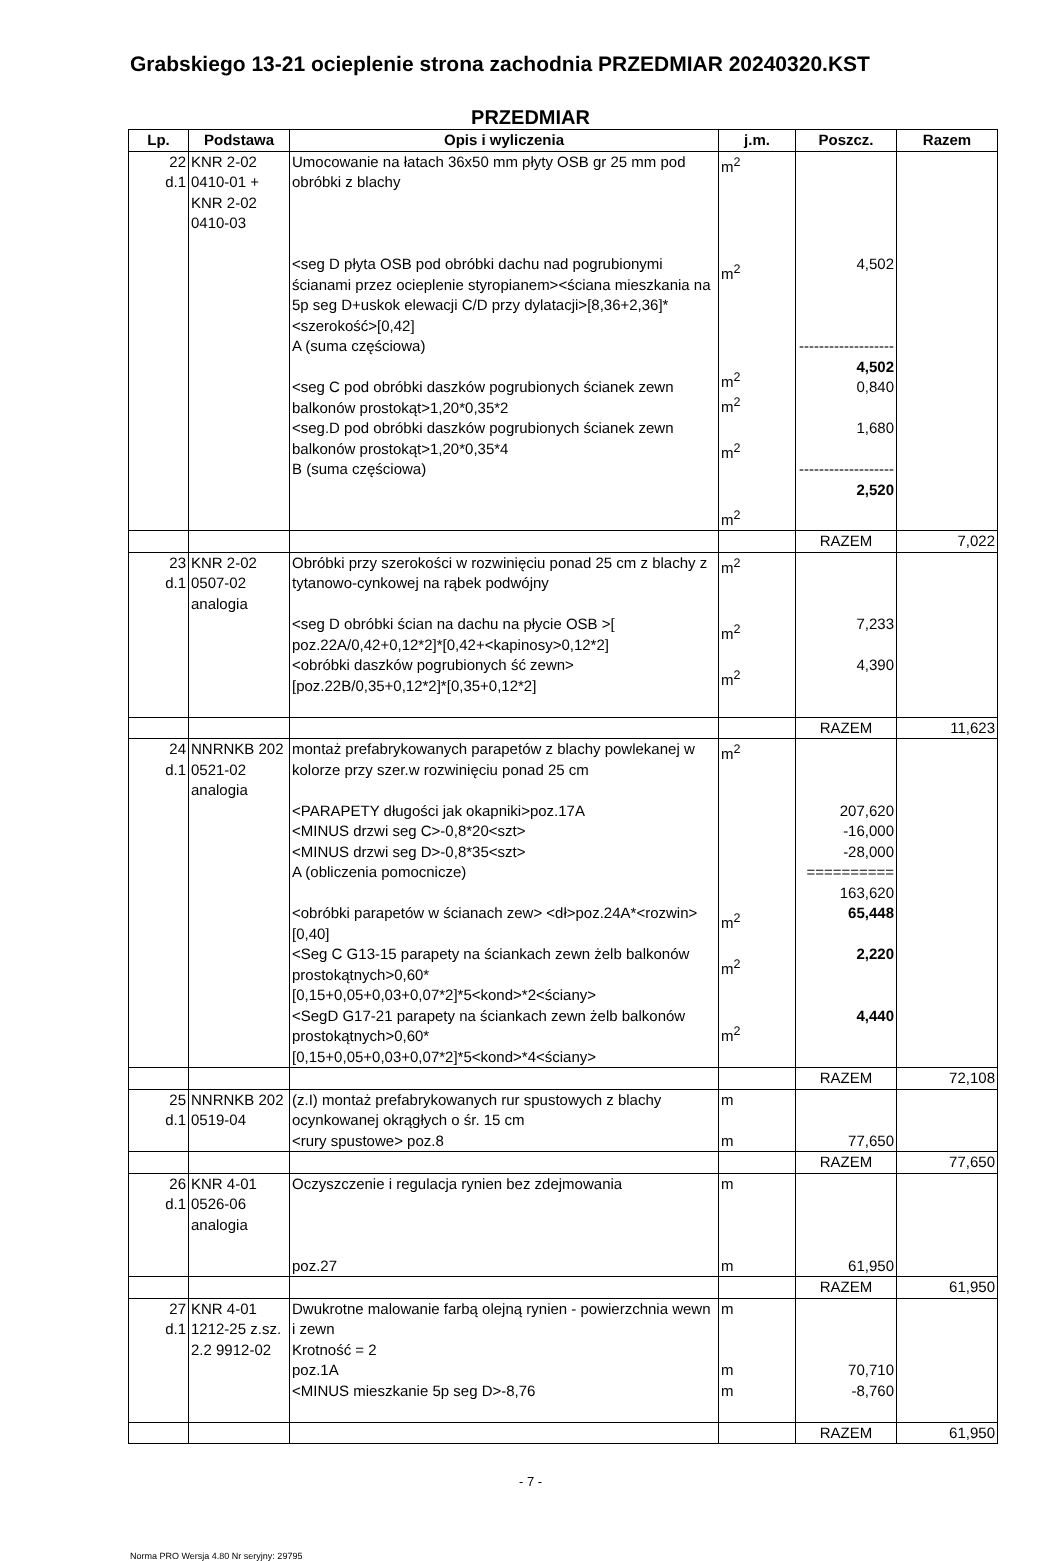Grabskiego 13-21 ocieplenie strona zachodnia PRZEDMIAR 20240320.KST
PRZEDMIAR
| Lp. | Podstawa | Opis i wyliczenia | j.m. | Poszcz. | Razem |
| --- | --- | --- | --- | --- | --- |
| 22 d.1 | KNR 2-02 0410-01 + KNR 2-02 0410-03 | Umocowanie na łatach 36x50 mm płyty OSB gr 25 mm pod obróbki z blachy <seg D płyta OSB pod obróbki dachu nad pogrubionymi ścianami przez ocieplenie styropianem><ściana mieszkania na 5p seg D+uskok elewacji C/D przy dylatacji>[8,36+2,36]*<szerokość>[0,42] A (suma częściowa) <seg C pod obróbki daszków pogrubionych ścianek zewn balkonów prostokąt>1,20*0,35*2 <seg.D pod obróbki daszków pogrubionych ścianek zewn balkonów prostokąt>1,20*0,35*4 B (suma częściowa) | m<sup>2</sup> m<sup>2</sup> m<sup>2</sup> m<sup>2</sup> m<sup>2</sup> m<sup>2</sup> | 4,502 ------------------- 4,502 0,840 1,680 ------------------- 2,520 | |
| | | | | RAZEM | 7,022 |
| 23 d.1 | KNR 2-02 0507-02 analogia | Obróbki przy szerokości w rozwinięciu ponad 25 cm z blachy z tytanowo-cynkowej na rąbek podwójny <seg D obróbki ścian na dachu na płycie OSB >[ poz.22A/0,42+0,12*2]*[0,42+<kapinosy>0,12*2] <obróbki daszków pogrubionych ść zewn>[poz.22B/0,35+0,12*2]*[0,35+0,12*2] | m<sup>2</sup> m<sup>2</sup> m<sup>2</sup> | 7,233 4,390 | |
| | | | | RAZEM | 11,623 |
| 24 d.1 | NNRNKB 202 0521-02 analogia | montaż prefabrykowanych parapetów z blachy powlekanej w kolorze przy szer.w rozwinięciu ponad 25 cm <PARAPETY długości jak okapniki>poz.17A <MINUS drzwi seg C>-0,8*20<szt> <MINUS drzwi seg D>-0,8*35<szt> A (obliczenia pomocnicze) <obróbki parapetów w ścianach zew> <dł>poz.24A*<rozwin>[0,40] <Seg C G13-15 parapety na ściankach zewn żelb balkonów prostokątnych>0,60*[0,15+0,05+0,03+0,07*2]*5<kond>*2<ściany> <SegD G17-21 parapety na ściankach zewn żelb balkonów prostokątnych>0,60*[0,15+0,05+0,03+0,07*2]*5<kond>*4<ściany> | m<sup>2</sup> m<sup>2</sup> m<sup>2</sup> m<sup>2</sup> | 207,620 -16,000 -28,000 ========== 163,620 65,448 2,220 4,440 | |
| | | | | RAZEM | 72,108 |
| 25 d.1 | NNRNKB 202 0519-04 | (z.I) montaż prefabrykowanych rur spustowych z blachy ocynkowanej okrągłych o śr. 15 cm <rury spustowe> poz.8 | m m | 77,650 | |
| | | | | RAZEM | 77,650 |
| 26 d.1 | KNR 4-01 0526-06 analogia | Oczyszczenie i regulacja rynien bez zdejmowania poz.27 | m m | 61,950 | |
| | | | | RAZEM | 61,950 |
| 27 d.1 | KNR 4-01 1212-25 z.sz. 2.2 9912-02 | Dwukrotne malowanie farbą olejną rynien - powierzchnia wewn i zewn Krotność = 2 poz.1A <MINUS mieszkanie 5p seg D>-8,76 | m m m | 70,710 -8,760 | |
| | | | | RAZEM | 61,950 |
- 7 -
Norma PRO Wersja 4.80 Nr seryjny: 29795